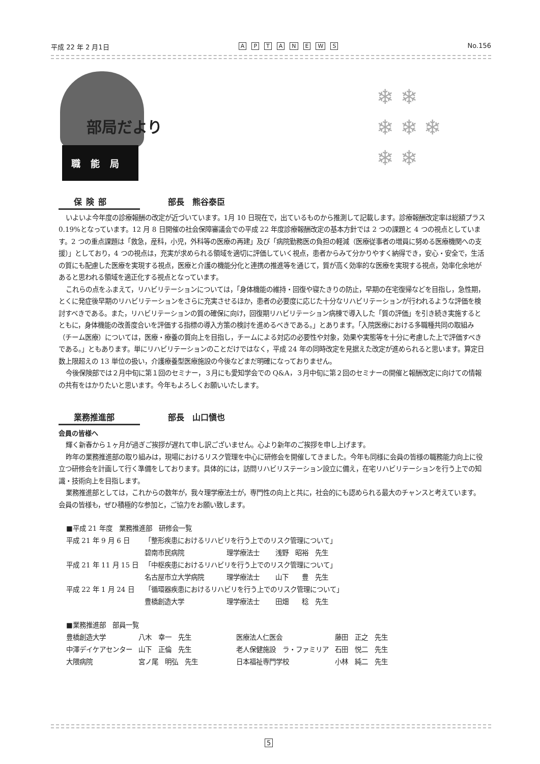平成 22 年 2 月1日 APTANEWS No.156
部局だより
職能局
❄ ❄
❄ ❄ ❄
❄ ❄
保険部 部長　熊谷泰臣
いよいよ今年度の診療報酬の改定が近づいています。1月 10 日現在で，出ているものから推測して記載します。診療報酬改定率は総額プラス 0.19%となっています。12 月 8 日開催の社会保障審議会での平成 22 年度診療報酬改定の基本方針では 2 つの課題と 4 つの視点としています。2 つの重点課題は「救急，産科，小児，外科等の医療の再建」及び「病院勤務医の負担の軽減（医療従事者の増員に努める医療機関への支援）」としており，4 つの視点は，充実が求められる領域を適切に評価していく視点，患者からみて分かりやすく納得でき，安心・安全で，生活の質にも配慮した医療を実現する視点，医療と介護の機能分化と連携の推進等を通じて，質が高く効率的な医療を実現する視点，効率化余地があると思われる領域を適正化する視点となっています。
これらの点をふまえて，リハビリテーションについては，「身体機能の維持・回復や寝たきりの防止，早期の在宅復帰などを目指し，急性期，とくに発症後早期のリハビリテーションをさらに充実させるほか，患者の必要度に応じた十分なリハビリテーションが行われるような評価を検討すべきである。また，リハビリテーションの質の確保に向け，回復期リハビリテーション病棟で導入した「質の評価」を引き続き実施するとともに，身体機能の改善度合いを評価する指標の導入方策の検討を進めるべきである。」とあります。「入院医療における多職種共同の取組み（チーム医療）については，医療・療養の質向上を目指し，チームによる対応の必要性や対象，効果や実態等を十分に考慮した上で評価すべきである。」ともあります。単にリハビリテーションのことだけではなく，平成 24 年の同時改定を見据えた改定が進められると思います。算定日数上限超えの 13 単位の扱い，介護療養型医療施設の今後などまだ明確になっておりません。
今後保険部では２月中旬に第１回のセミナー，３月にも愛知学会での Q&A，３月中旬に第２回のセミナーの開催と報酬改定に向けての情報の共有をはかりたいと思います。今年もよろしくお願いいたします。
業務推進部 部長　山口愼也
会員の皆様へ
輝く新春から１ヶ月が過ぎご挨拶が遅れて申し訳ございません。心より新年のご挨拶を申し上げます。
昨年の業務推進部の取り組みは，現場におけるリスク管理を中心に研修会を開催してきました。今年も同様に会員の皆様の職務能力向上に役立つ研修会を計画して行く準備をしております。具体的には，訪問リハビリステーション設立に備え，在宅リハビリテーションを行う上での知識・技術向上を目指します。
業務推進部としては，これからの数年が，我々理学療法士が，専門性の向上と共に，社会的にも認められる最大のチャンスと考えています。会員の皆様も，ぜひ積極的な参加と，ご協力をお願い致します。
| ■平成 21 年度 業務推進部 研修会一覧 | | | |
| 平成 21 年 9 月 6 日 | 「整形疾患におけるリハビリを行う上でのリスク管理について」 | | |
| | 碧南市民病院 | 理学療法士 | 浅野 昭裕 先生 |
| 平成 21 年 11 月 15 日 | 「中枢疾患におけるリハビリを行う上でのリスク管理について」 | | |
| | 名古屋市立大学病院 | 理学療法士 | 山下 豊 先生 |
| 平成 22 年 1 月 24 日 | 「循環器疾患におけるリハビリを行う上でのリスク管理について」 | | |
| | 豊橋創造大学 | 理学療法士 | 田畑 稔 先生 |
| ■業務推進部 部員一覧 | | | |
| 豊橋創造大学 | 八木 幸一 先生 | 医療法人仁医会 | 藤田 正之 先生 |
| 中澤デイケアセンター | 山下 正倫 先生 | 老人保健施設 ラ・ファミリア | 石田 悦二 先生 |
| 大隈病院 | 宮ノ尾 明弘 先生 | 日本福祉専門学校 | 小林 純二 先生 |
5